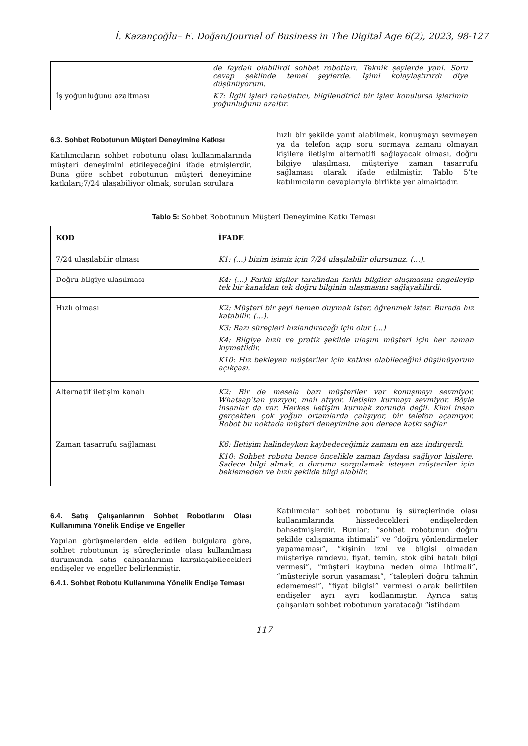İ. Kazançoğlu– E. Doğan/Journal of Business in The Digital Age 6(2), 2023, 98-127
| | de faydalı olabilirdi sohbet robotları. Teknik şeylerde yani. Soru cevap şeklinde temel şeylerde. İşimi kolaylaştırırdı diye düşünüyorum. |
| İş yoğunluğunu azaltması | K7: İlgili işleri rahatlatıcı, bilgilendirici bir işlev konulursa işlerimin yoğunluğunu azaltır. |
6.3. Sohbet Robotunun Müşteri Deneyimine Katkısı
Katılımcıların sohbet robotunu olası kullanmalarında müşteri deneyimini etkileyeceğini ifade etmişlerdir. Buna göre sohbet robotunun müşteri deneyimine katkıları;7/24 ulaşabiliyor olmak, sorulan sorulara
hızlı bir şekilde yanıt alabilmek, konuşmayı sevmeyen ya da telefon açıp soru sormaya zamanı olmayan kişilere iletişim alternatifi sağlayacak olması, doğru bilgiye ulaşılması, müşteriye zaman tasarrufu sağlaması olarak ifade edilmiştir. Tablo 5’te katılımcıların cevaplarıyla birlikte yer almaktadır.
Tablo 5: Sohbet Robotunun Müşteri Deneyimine Katkı Teması
| KOD | İFADE |
| --- | --- |
| 7/24 ulaşılabilir olması | K1: (…) bizim işimiz için 7/24 ulaşılabilir olursunuz. (…). |
| Doğru bilgiye ulaşılması | K4: (…) Farklı kişiler tarafından farklı bilgiler oluşmasını engelleyip tek bir kanaldan tek doğru bilginin ulaşmasını sağlayabilirdi. |
| Hızlı olması | K2: Müşteri bir şeyi hemen duymak ister, öğrenmek ister. Burada hız katabilir. (…). K3: Bazı süreçleri hızlandıracağı için olur (…) K4: Bilgiye hızlı ve pratik şekilde ulaşım müşteri için her zaman kıymetlidir. K10: Hız bekleyen müşteriler için katkısı olabileceğini düşünüyorum açıkçası. |
| Alternatif iletişim kanalı | K2: Bir de mesela bazı müşteriler var konuşmayı sevmiyor. Whatsap’tan yazıyor, mail atıyor. İletişim kurmayı sevmiyor. Böyle insanlar da var. Herkes iletişim kurmak zorunda değil. Kimi insan gerçekten çok yoğun ortamlarda çalışıyor, bir telefon açamıyor. Robot bu noktada müşteri deneyimine son derece katkı sağlar |
| Zaman tasarrufu sağlaması | K6: İletişim halindeyken kaybedeceğimiz zamanı en aza indirgerdi. K10: Sohbet robotu bence öncelikle zaman faydası sağlıyor kişilere. Sadece bilgi almak, o durumu sorgulamak isteyen müşteriler için beklemeden ve hızlı şekilde bilgi alabilir. |
6.4. Satış Çalışanlarının Sohbet Robotlarını Olası Kullanımına Yönelik Endişe ve Engeller
Yapılan görüşmelerden elde edilen bulgulara göre, sohbet robotunun iş süreçlerinde olası kullanılması durumunda satış çalışanlarının karşılaşabilecekleri endişeler ve engeller belirlenmiştir.
6.4.1. Sohbet Robotu Kullanımına Yönelik Endişe Teması
Katılımcılar sohbet robotunu iş süreçlerinde olası kullanımlarında hissedecekleri endişelerden bahsetmişlerdir. Bunlar; “sohbet robotunun doğru şekilde çalışmama ihtimali” ve “doğru yönlendirmeler yapamaması”, “kişinin izni ve bilgisi olmadan müşteriye randevu, fiyat, temin, stok gibi hatalı bilgi vermesi”, “müşteri kaybına neden olma ihtimali”, “müşteriyle sorun yaşaması”, “talepleri doğru tahmin edememesi”, “fiyat bilgisi” vermesi olarak belirtilen endişeler ayrı ayrı kodlanmıştır. Ayrıca satış çalışanları sohbet robotunun yaratacağı “istihdam
117